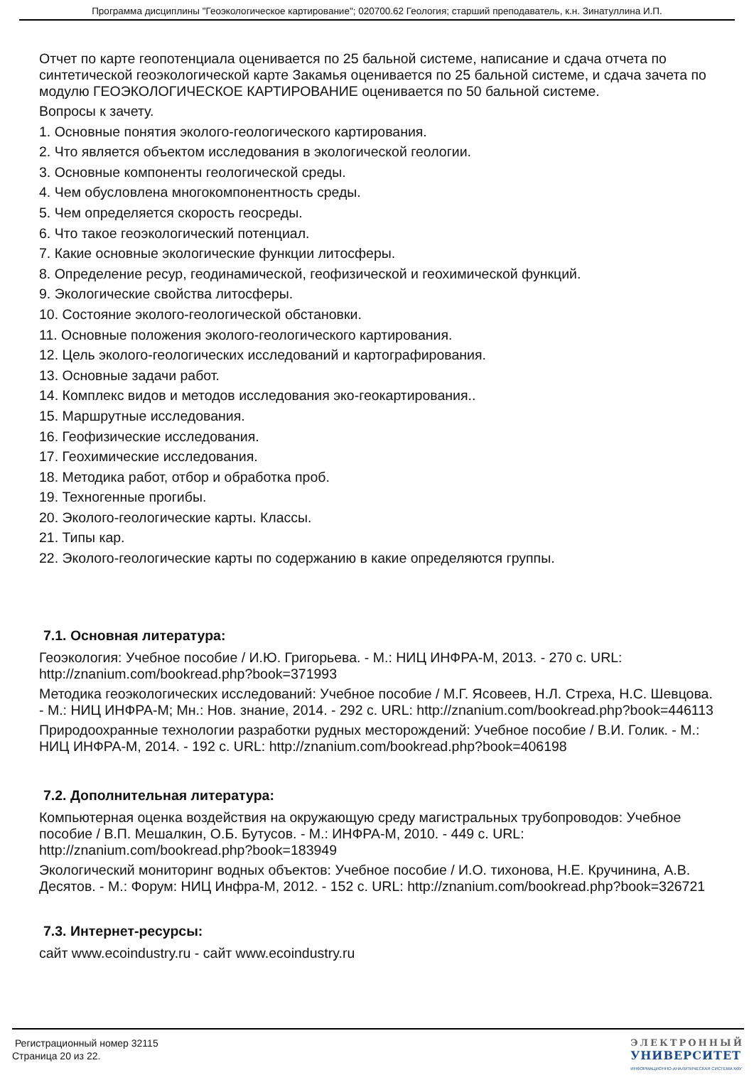Программа дисциплины "Геоэкологическое картирование"; 020700.62 Геология; старший преподаватель, к.н. Зинатуллина И.П.
Отчет по карте геопотенциала оценивается по 25 бальной системе, написание и сдача отчета по синтетической геоэкологической карте Закамья оценивается по 25 бальной системе, и сдача зачета по модулю ГЕОЭКОЛОГИЧЕСКОЕ КАРТИРОВАНИЕ оценивается по 50 бальной системе.
Вопросы к зачету.
1. Основные понятия эколого-геологического картирования.
2. Что является объектом исследования в экологической геологии.
3. Основные компоненты геологической среды.
4. Чем обусловлена многокомпонентность среды.
5. Чем определяется скорость геосреды.
6. Что такое геоэкологический потенциал.
7. Какие основные экологические функции литосферы.
8. Определение ресур, геодинамической, геофизической и геохимической функций.
9. Экологические свойства литосферы.
10. Состояние эколого-геологической обстановки.
11. Основные положения эколого-геологического картирования.
12. Цель эколого-геологических исследований и картографирования.
13. Основные задачи работ.
14. Комплекс видов и методов исследования эко-геокартирования..
15. Маршрутные исследования.
16. Геофизические исследования.
17. Геохимические исследования.
18. Методика работ, отбор и обработка проб.
19. Техногенные прогибы.
20. Эколого-геологические карты. Классы.
21. Типы кар.
22. Эколого-геологические карты по содержанию в какие определяются группы.
7.1. Основная литература:
Геоэкология: Учебное пособие / И.Ю. Григорьева. - М.: НИЦ ИНФРА-М, 2013. - 270 с. URL: http://znanium.com/bookread.php?book=371993
Методика геоэкологических исследований: Учебное пособие / М.Г. Ясовеев, Н.Л. Стреха, Н.С. Шевцова. - М.: НИЦ ИНФРА-М; Мн.: Нов. знание, 2014. - 292 с. URL: http://znanium.com/bookread.php?book=446113
Природоохранные технологии разработки рудных месторождений: Учебное пособие / В.И. Голик. - М.: НИЦ ИНФРА-М, 2014. - 192 с. URL: http://znanium.com/bookread.php?book=406198
7.2. Дополнительная литература:
Компьютерная оценка воздействия на окружающую среду магистральных трубопроводов: Учебное пособие / В.П. Мешалкин, О.Б. Бутусов. - М.: ИНФРА-М, 2010. - 449 с. URL: http://znanium.com/bookread.php?book=183949
Экологический мониторинг водных объектов: Учебное пособие / И.О. тихонова, Н.Е. Кручинина, А.В. Десятов. - М.: Форум: НИЦ Инфра-М, 2012. - 152 с. URL: http://znanium.com/bookread.php?book=326721
7.3. Интернет-ресурсы:
сайт www.ecoindustry.ru - сайт www.ecoindustry.ru
Регистрационный номер 32115
Страница 20 из 22.
ЭЛЕКТРОННЫЙ
УНИВЕРСИТЕТ
ИНФОРМАЦИОННО-АНАЛИТИЧЕСКАЯ СИСТЕМА КФУ